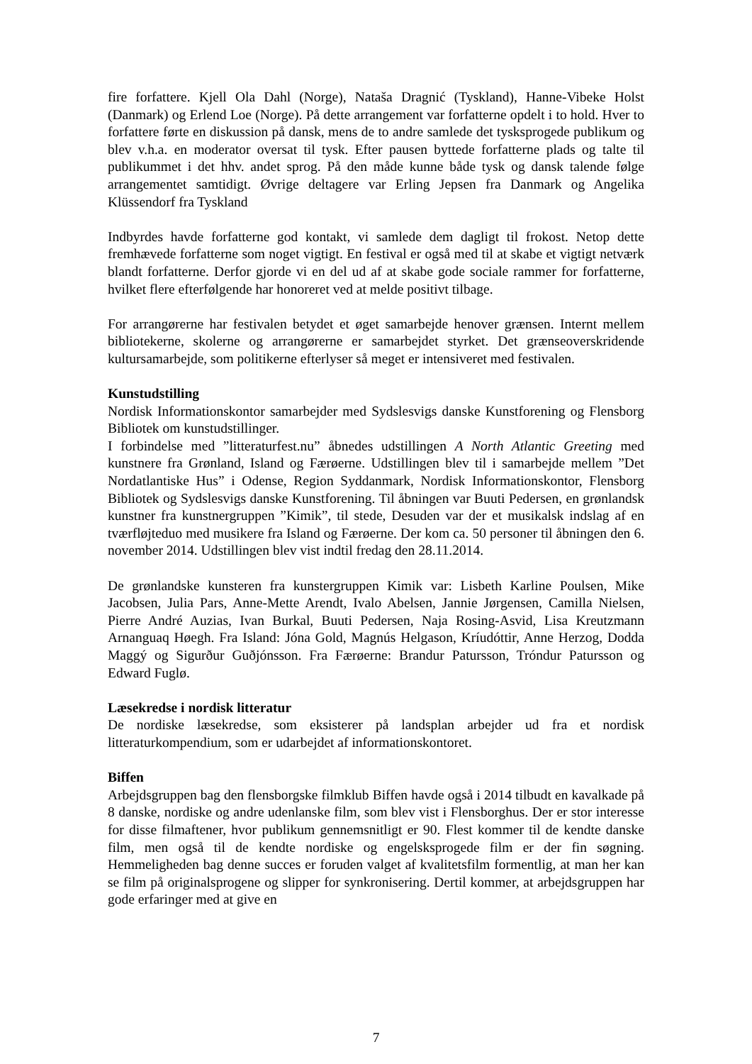fire forfattere. Kjell Ola Dahl (Norge), Nataša Dragnić (Tyskland), Hanne-Vibeke Holst (Danmark) og Erlend Loe (Norge). På dette arrangement var forfatterne opdelt i to hold. Hver to forfattere førte en diskussion på dansk, mens de to andre samlede det tysksprogede publikum og blev v.h.a. en moderator oversat til tysk. Efter pausen byttede forfatterne plads og talte til publikummet i det hhv. andet sprog. På den måde kunne både tysk og dansk talende følge arrangementet samtidigt. Øvrige deltagere var Erling Jepsen fra Danmark og Angelika Klüssendorf fra Tyskland
Indbyrdes havde forfatterne god kontakt, vi samlede dem dagligt til frokost. Netop dette fremhævede forfatterne som noget vigtigt. En festival er også med til at skabe et vigtigt netværk blandt forfatterne. Derfor gjorde vi en del ud af at skabe gode sociale rammer for forfatterne, hvilket flere efterfølgende har honoreret ved at melde positivt tilbage.
For arrangørerne har festivalen betydet et øget samarbejde henover grænsen. Internt mellem bibliotekerne, skolerne og arrangørerne er samarbejdet styrket. Det grænseoverskridende kultursamarbejde, som politikerne efterlyser så meget er intensiveret med festivalen.
Kunstudstilling
Nordisk Informationskontor samarbejder med Sydslesvigs danske Kunstforening og Flensborg Bibliotek om kunstudstillinger.
I forbindelse med ”litteraturfest.nu” åbnedes udstillingen A North Atlantic Greeting med kunstnere fra Grønland, Island og Færøerne. Udstillingen blev til i samarbejde mellem ”Det Nordatlantiske Hus” i Odense, Region Syddanmark, Nordisk Informationskontor, Flensborg Bibliotek og Sydslesvigs danske Kunstforening. Til åbningen var Buuti Pedersen, en grønlandsk kunstner fra kunstnergruppen ”Kimik”, til stede, Desuden var der et musikalsk indslag af en tværfløjteduo med musikere fra Island og Færøerne. Der kom ca. 50 personer til åbningen den 6. november 2014. Udstillingen blev vist indtil fredag den 28.11.2014.
De grønlandske kunsteren fra kunstergruppen Kimik var: Lisbeth Karline Poulsen, Mike Jacobsen, Julia Pars, Anne-Mette Arendt, Ivalo Abelsen, Jannie Jørgensen, Camilla Nielsen, Pierre André Auzias, Ivan Burkal, Buuti Pedersen, Naja Rosing-Asvid, Lisa Kreutzmann Arnanguaq Høegh. Fra Island: Jóna Gold, Magnús Helgason, Kríudóttir, Anne Herzog, Dodda Maggý og Sigurður Guðjónsson. Fra Færøerne: Brandur Patursson, Tróndur Patursson og Edward Fuglø.
Læsekredse i nordisk litteratur
De nordiske læsekredse, som eksisterer på landsplan arbejder ud fra et nordisk litteraturkompendium, som er udarbejdet af informationskontoret.
Biffen
Arbejdsgruppen bag den flensborgske filmklub Biffen havde også i 2014 tilbudt en kavalkade på 8 danske, nordiske og andre udenlanske film, som blev vist i Flensborghus. Der er stor interesse for disse filmaftener, hvor publikum gennemsnitligt er 90. Flest kommer til de kendte danske film, men også til de kendte nordiske og engelsksprogede film er der fin søgning. Hemmeligheden bag denne succes er foruden valget af kvalitetsfilm formentlig, at man her kan se film på originalsprogene og slipper for synkronisering. Dertil kommer, at arbejdsgruppen har gode erfaringer med at give en
7